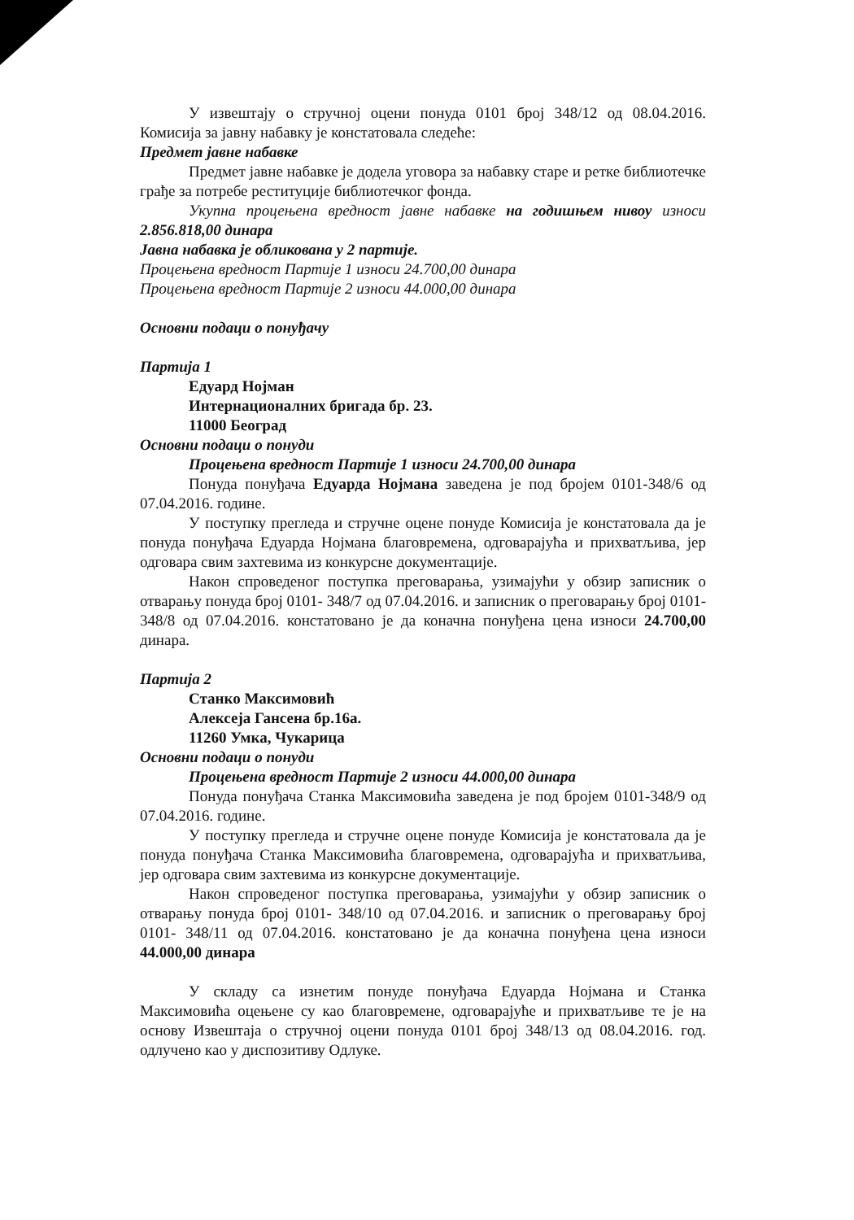У извештају о стручној оцени понуда 0101 број 348/12 од 08.04.2016. Комисија за јавну набавку је констатовала следеће:
Предмет јавне набавке
Предмет јавне набавке је додела уговора за набавку старе и ретке библиотечке грађе за потребе реституције библиотечког фонда.
Укупна процењена вредност јавне набавке на годишњем нивоу износи 2.856.818,00 динара
Јавна набавка је обликована у 2 партије.
Процењена вредност Партије 1 износи 24.700,00 динара
Процењена вредност Партије 2 износи 44.000,00 динара
Основни подаци о понуђачу
Партија 1
Едуард Нојман
Интернационалних бригада бр. 23.
11000 Београд
Основни подаци о понуди
Процењена вредност Партије 1 износи 24.700,00 динара
Понуда понуђача Едуарда Нојмана заведена је под бројем 0101-348/6 од 07.04.2016. године.
У поступку прегледа и стручне оцене понуде Комисија је констатовала да је понуда понуђача Едуарда Нојмана благовремена, одговарајућа и прихватљива, јер одговара свим захтевима из конкурсне документације.
Након спроведеног поступка преговарања, узимајући у обзир записник о отварању понуда број 0101- 348/7 од 07.04.2016. и записник о преговарању број 0101- 348/8 од 07.04.2016. констатовано је да коначна понуђена цена износи 24.700,00 динара.
Партија 2
Станко Максимовић
Алексеја Гансена бр.16а.
11260 Умка, Чукарица
Основни подаци о понуди
Процењена вредност Партије 2 износи 44.000,00 динара
Понуда понуђача Станка Максимовића заведена је под бројем 0101-348/9 од 07.04.2016. године.
У поступку прегледа и стручне оцене понуде Комисија је констатовала да је понуда понуђача Станка Максимовића благовремена, одговарајућа и прихватљива, јер одговара свим захтевима из конкурсне документације.
Након спроведеног поступка преговарања, узимајући у обзир записник о отварању понуда број 0101- 348/10 од 07.04.2016. и записник о преговарању број 0101- 348/11 од 07.04.2016. констатовано је да коначна понуђена цена износи 44.000,00 динара
У складу са изнетим понуде понуђача Едуарда Нојмана и Станка Максимовића оцењене су као благовремене, одговарајуће и прихватљиве те је на основу Извештаја о стручној оцени понуда 0101 број 348/13 од 08.04.2016. год. одлучено као у диспозитиву Одлуке.